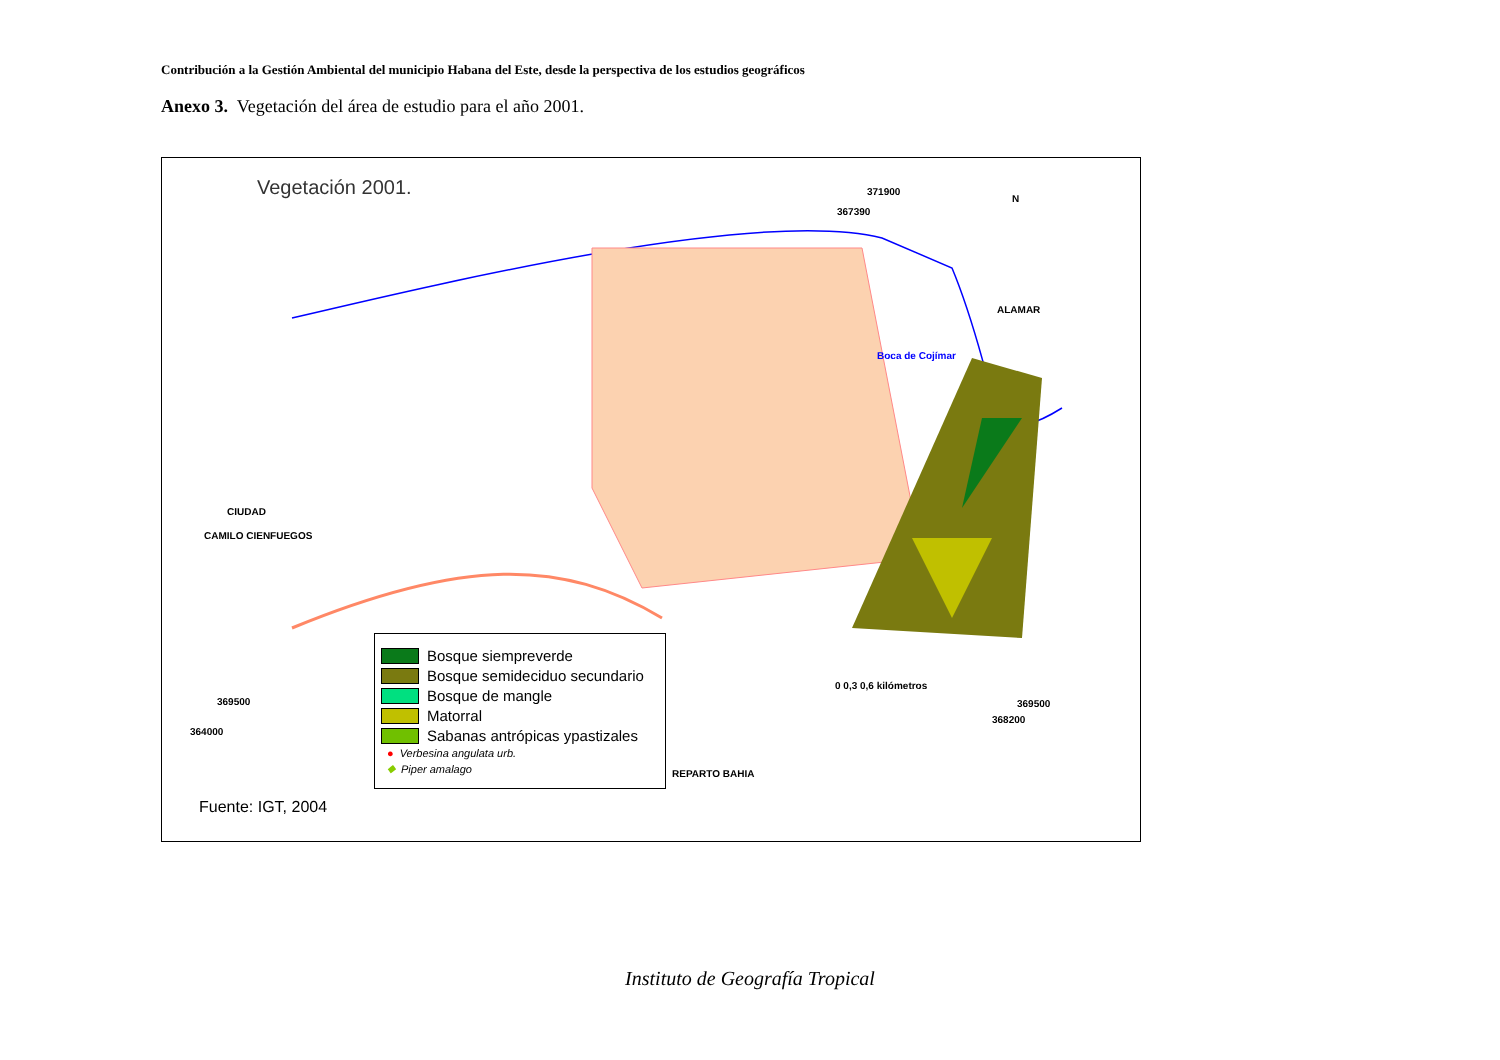Contribución a la Gestión Ambiental del municipio Habana del Este, desde la perspectiva de los estudios geográficos
Anexo 3. Vegetación del área de estudio para el año 2001.
Vegetación 2001.
371900
367390
ALAMAR
Boca de Cojímar
CIUDAD
CAMILO CIENFUEGOS
369500
364000
369500
368200
0 0,3 0,6 kilómetros
REPARTO BAHIA
N
Bosque siempreverde
Bosque semideciduo secundario
Bosque de mangle
Matorral
Sabanas antrópicas ypastizales
● Verbesina angulata urb.
◆ Piper amalago
Fuente: IGT, 2004
Instituto de Geografía Tropical